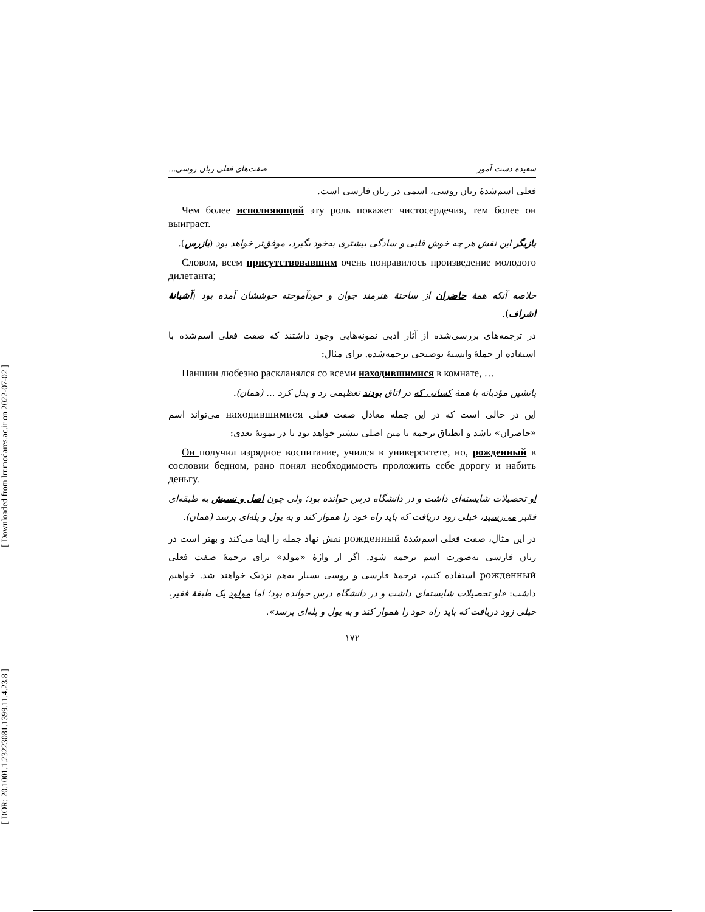[ Downloaded from lrr.modares.ac.ir on 2022-07-02 ]
[ DOR: 20.1001.1.23223081.1399.11.4.23.8 ]
سعیده دست آموز صفت‌های فعلی زبان روسی...
فعلی اسم‌شدۀ زبان روسی، اسمی در زبان فارسی است.
Чем более исполняющий эту роль покажет чистосердечия, тем более он выиграет.
بازیگر این نقش هر چه خوش قلبی و سادگی بیشتری به‌خود بگیرد، موفق‌تر خواهد بود (بازرس).
Словом, всем присутствовавшим очень понравилось произведение молодого дилетанта;
خلاصه آنکه همۀ حاضران از ساختۀ هنرمند جوان و خودآموخته خوششان آمده بود (آشیانۀ اشراف).
در ترجمه‌های بررسی‌شده از آثار ادبی نمونه‌هایی وجود داشتند که صفت فعلی اسم‌شده با استفاده از جملۀ وابستۀ توضیحی ترجمه‌شده. برای مثال:
Паншин любезно раскланялся со всеми находившимися в комнате, …
پانشین مؤدبانه با همۀ کسانی که در اتاق بودند تعظیمی رد و بدل کرد ... (همان).
این در حالی است که در این جمله معادل صفت فعلی находившимися می‌تواند اسم «حاضران» باشد و انطباق ترجمه با متن اصلی بیشتر خواهد بود یا در نمونۀ بعدی:
Он получил изрядное воспитание, учился в университете, но, рожденный в сословии бедном, рано понял необходимость проложить себе дорогу и набить деньгу.
او تحصیلات شایسته‌ای داشت و در دانشگاه درس خوانده بود؛ ولی چون اصل و نسبش به طبقه‌ای فقیر می‌رسید، خیلی زود دریافت که باید راه خود را هموار کند و به پول و پله‌ای برسد (همان).
در این مثال، صفت فعلی اسم‌شدۀ рожденный نقش نهاد جمله را ایفا می‌کند و بهتر است در زبان فارسی به‌صورت اسم ترجمه شود. اگر از واژۀ «مولد» برای ترجمۀ صفت فعلی рожденный استفاده کنیم، ترجمۀ فارسی و روسی بسیار به‌هم نزدیک خواهند شد. خواهیم داشت: «او تحصیلات شایسته‌ای داشت و در دانشگاه درس خوانده بود؛ اما مولود یک طبقۀ فقیر، خیلی زود دریافت که باید راه خود را هموار کند و به پول و پله‌ای برسد».
۱۷۲